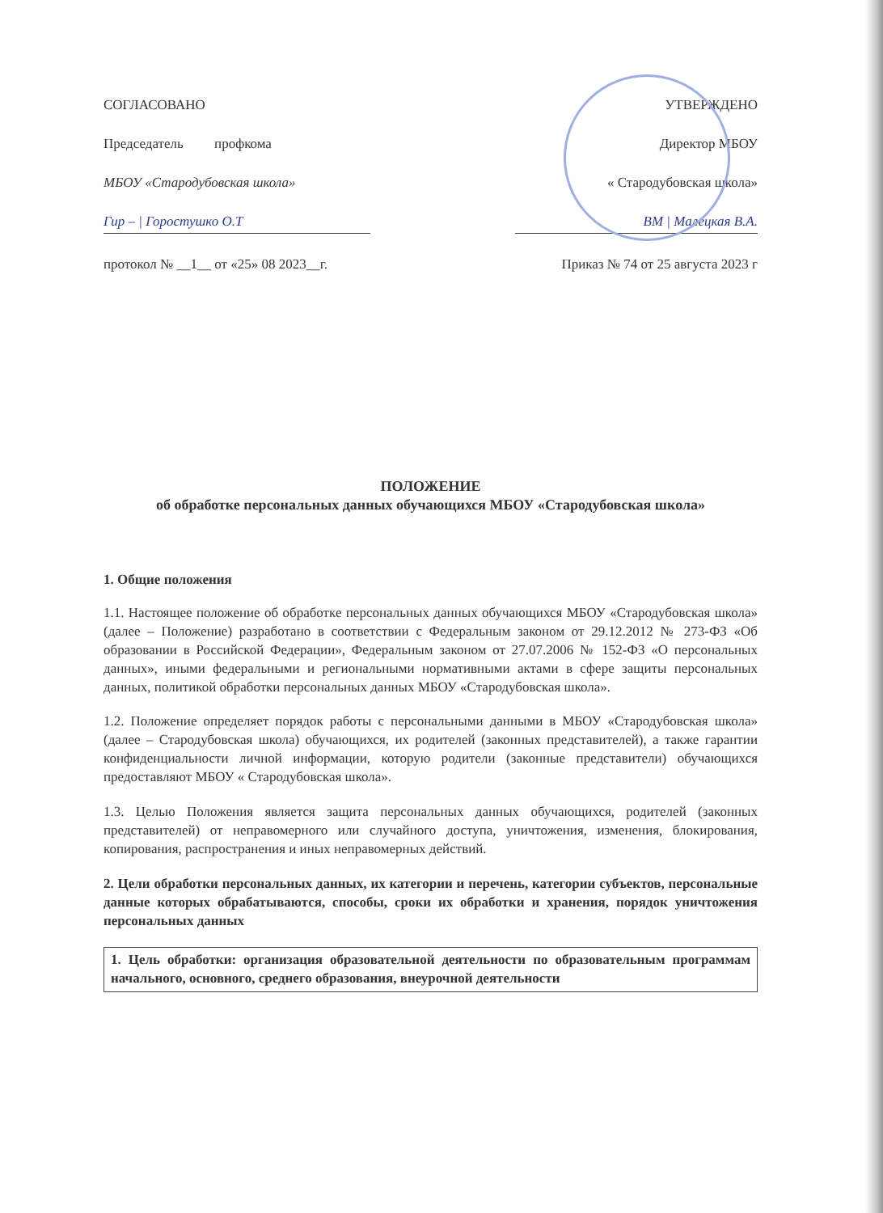СОГЛАСОВАНО
Председатель профкома
МБОУ «Стародубовская школа»
Гир – | Горостушко О.Т
протокол № __1__ от «25» 08 2023__г.
УТВЕРЖДЕНО
Директор МБОУ
« Стародубовская школа»
ВМ | Малецкая В.А.
Приказ № 74 от 25 августа 2023 г
ПОЛОЖЕНИЕ
об обработке персональных данных обучающихся МБОУ «Стародубовская школа»
1. Общие положения
1.1. Настоящее положение об обработке персональных данных обучающихся МБОУ «Стародубовская школа» (далее – Положение) разработано в соответствии с Федеральным законом от 29.12.2012 № 273-ФЗ «Об образовании в Российской Федерации», Федеральным законом от 27.07.2006 № 152-ФЗ «О персональных данных», иными федеральными и региональными нормативными актами в сфере защиты персональных данных, политикой обработки персональных данных МБОУ «Стародубовская школа».
1.2. Положение определяет порядок работы с персональными данными в МБОУ «Стародубовская школа» (далее – Стародубовская школа) обучающихся, их родителей (законных представителей), а также гарантии конфиденциальности личной информации, которую родители (законные представители) обучающихся предоставляют МБОУ « Стародубовская школа».
1.3. Целью Положения является защита персональных данных обучающихся, родителей (законных представителей) от неправомерного или случайного доступа, уничтожения, изменения, блокирования, копирования, распространения и иных неправомерных действий.
2. Цели обработки персональных данных, их категории и перечень, категории субъектов, персональные данные которых обрабатываются, способы, сроки их обработки и хранения, порядок уничтожения персональных данных
| 1. Цель обработки: организация образовательной деятельности по образовательным программам начального, основного, среднего образования, внеурочной деятельности |